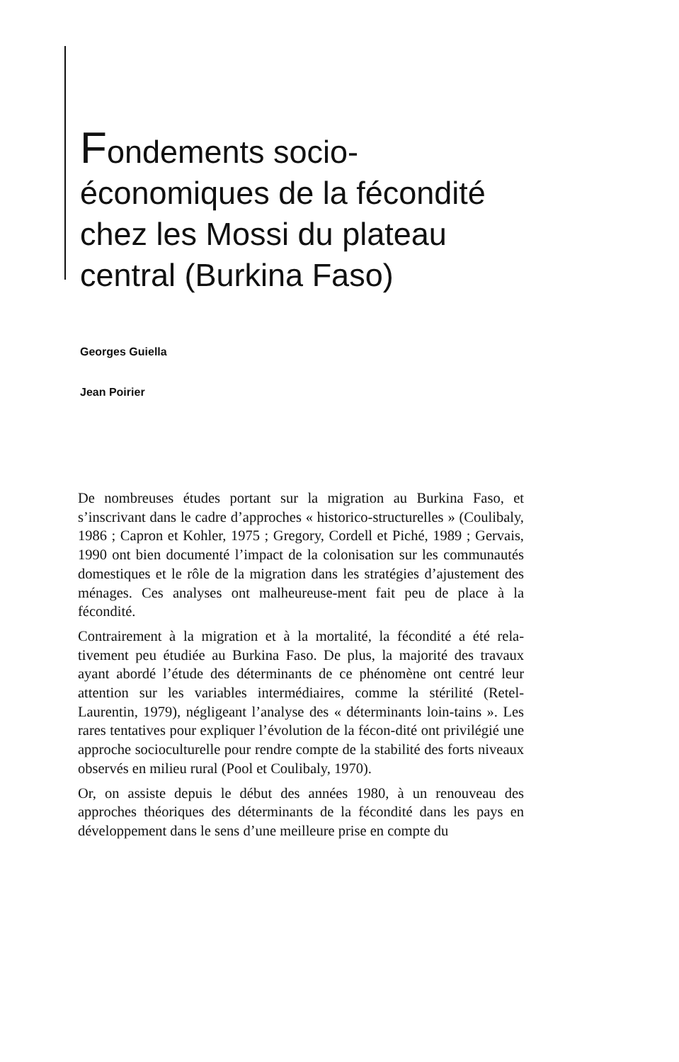Fondements socio-
économiques de la fécondité
chez les Mossi du plateau
central (Burkina Faso)
Georges Guiella
Jean Poirier
De nombreuses études portant sur la migration au Burkina Faso, et s’inscrivant dans le cadre d’approches « historico-structurelles » (Coulibaly, 1986 ; Capron et Kohler, 1975 ; Gregory, Cordell et Piché, 1989 ; Gervais, 1990 ont bien documenté l’impact de la colonisation sur les communautés domestiques et le rôle de la migration dans les stratégies d’ajustement des ménages. Ces analyses ont malheureuse-ment fait peu de place à la fécondité.
Contrairement à la migration et à la mortalité, la fécondité a été rela-tivement peu étudiée au Burkina Faso. De plus, la majorité des travaux ayant abordé l’étude des déterminants de ce phénomène ont centré leur attention sur les variables intermédiaires, comme la stérilité (Retel-Laurentin, 1979), négligeant l’analyse des « déterminants loin-tains ». Les rares tentatives pour expliquer l’évolution de la fécon-dité ont privilégié une approche socioculturelle pour rendre compte de la stabilité des forts niveaux observés en milieu rural (Pool et Coulibaly, 1970).
Or, on assiste depuis le début des années 1980, à un renouveau des approches théoriques des déterminants de la fécondité dans les pays en développement dans le sens d’une meilleure prise en compte du